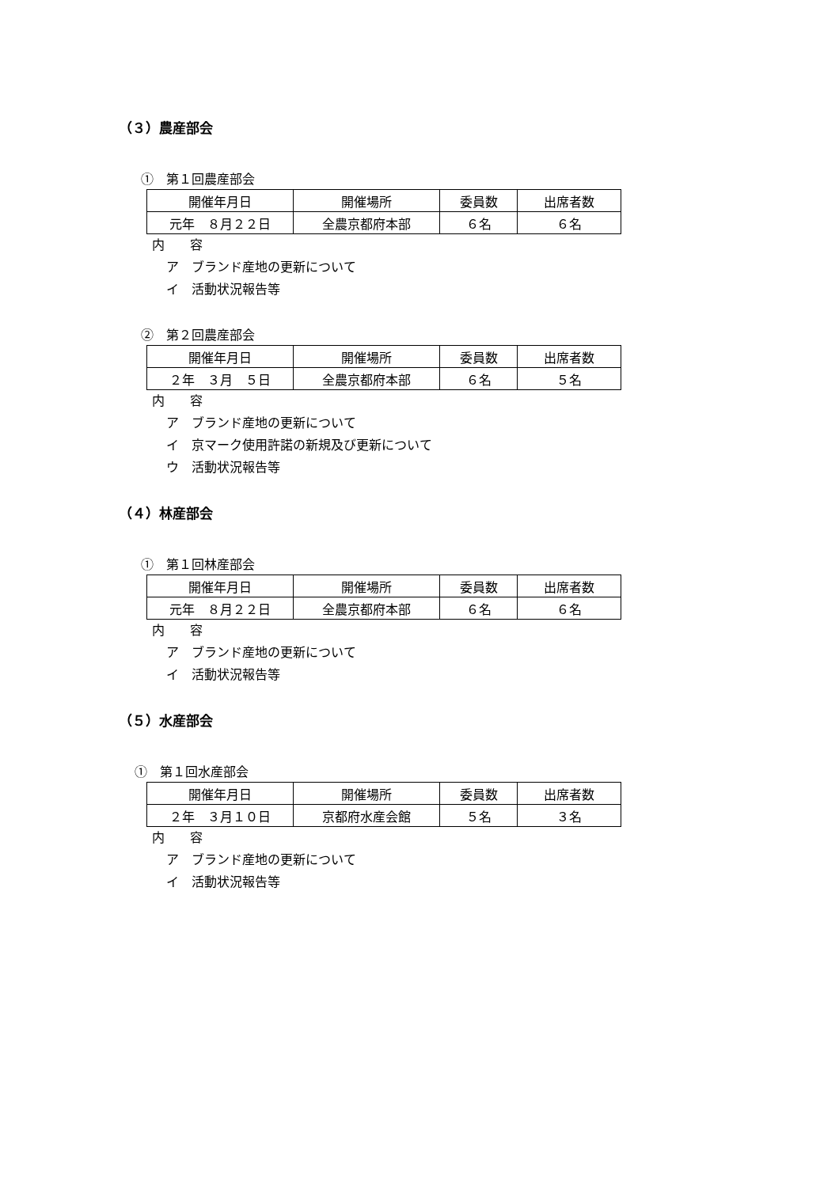（３）農産部会
①　第１回農産部会
| 開催年月日 | 開催場所 | 委員数 | 出席者数 |
| 元年 ８月２２日 | 全農京都府本部 | ６名 | ６名 |
内　　容
ア　ブランド産地の更新について
イ　活動状況報告等
②　第２回農産部会
| 開催年月日 | 開催場所 | 委員数 | 出席者数 |
| ２年 ３月 ５日 | 全農京都府本部 | ６名 | ５名 |
内　　容
ア　ブランド産地の更新について
イ　京マーク使用許諾の新規及び更新について
ウ　活動状況報告等
（４）林産部会
①　第１回林産部会
| 開催年月日 | 開催場所 | 委員数 | 出席者数 |
| 元年 ８月２２日 | 全農京都府本部 | ６名 | ６名 |
内　　容
ア　ブランド産地の更新について
イ　活動状況報告等
（５）水産部会
①　第１回水産部会
| 開催年月日 | 開催場所 | 委員数 | 出席者数 |
| ２年 ３月１０日 | 京都府水産会館 | ５名 | ３名 |
内　　容
ア　ブランド産地の更新について
イ　活動状況報告等